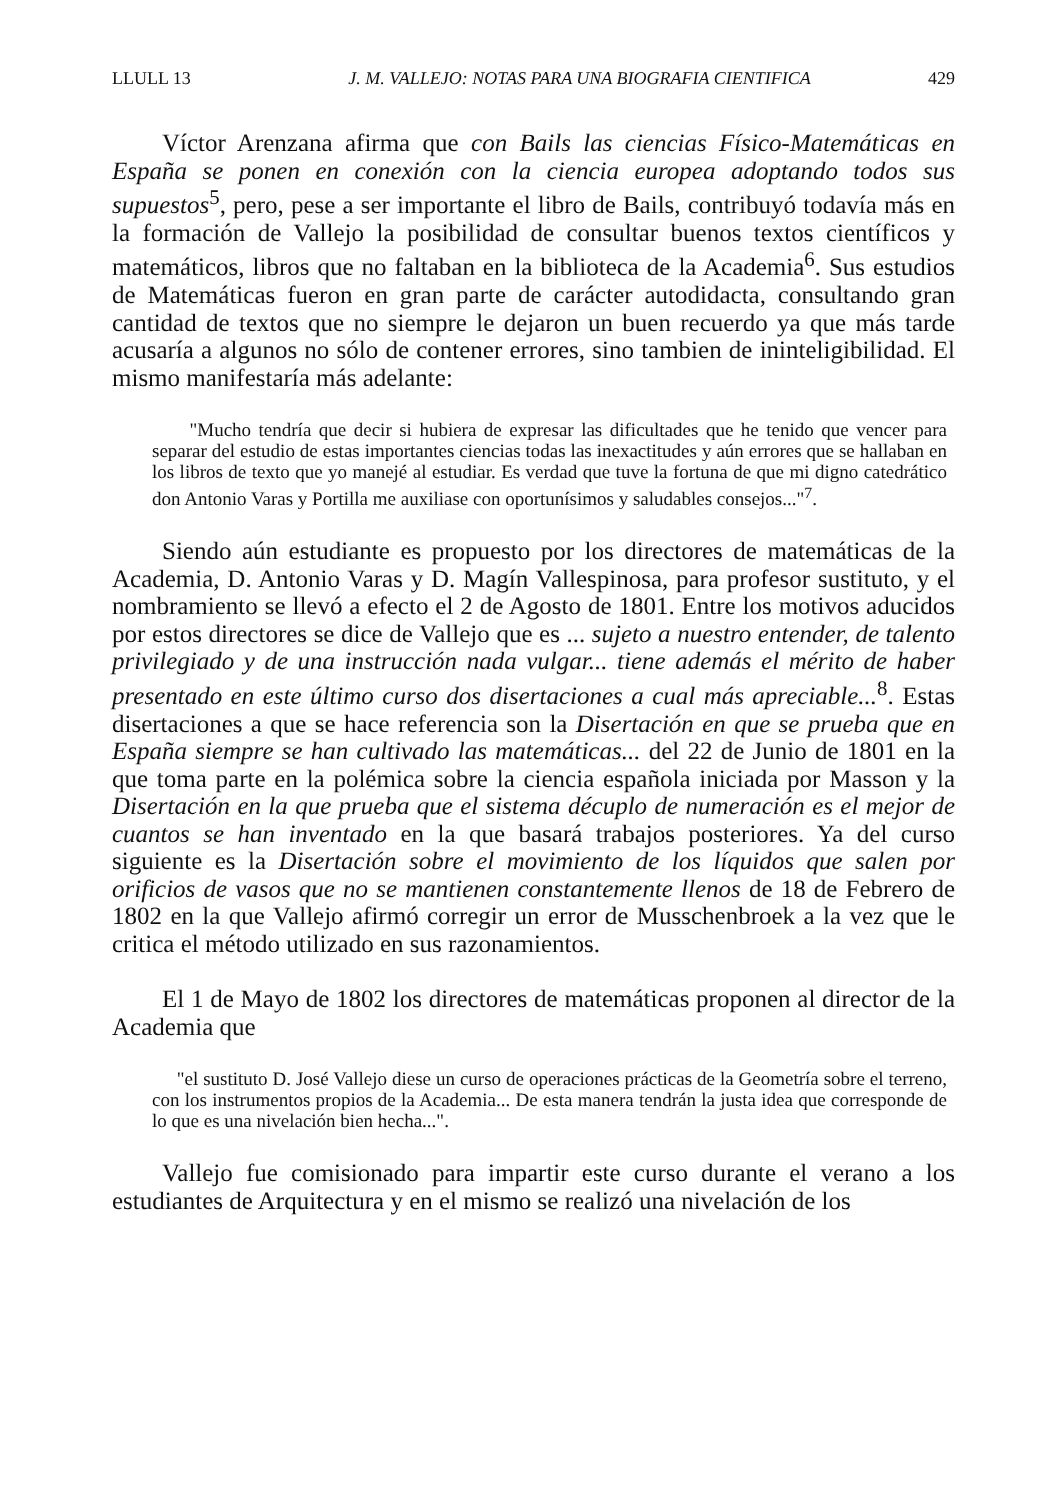LLULL 13 J. M. VALLEJO: NOTAS PARA UNA BIOGRAFIA CIENTIFICA 429
Víctor Arenzana afirma que con Bails las ciencias Físico-Matemáticas en España se ponen en conexión con la ciencia europea adoptando todos sus supuestos<sup>5</sup>, pero, pese a ser importante el libro de Bails, contribuyó todavía más en la formación de Vallejo la posibilidad de consultar buenos textos científicos y matemáticos, libros que no faltaban en la biblioteca de la Academia<sup>6</sup>. Sus estudios de Matemáticas fueron en gran parte de carácter autodidacta, consultando gran cantidad de textos que no siempre le dejaron un buen recuerdo ya que más tarde acusaría a algunos no sólo de contener errores, sino tambien de ininteligibilidad. El mismo manifestaría más adelante:
"Mucho tendría que decir si hubiera de expresar las dificultades que he tenido que vencer para separar del estudio de estas importantes ciencias todas las inexactitudes y aún errores que se hallaban en los libros de texto que yo manejé al estudiar. Es verdad que tuve la fortuna de que mi digno catedrático don Antonio Varas y Portilla me auxiliase con oportunísimos y saludables consejos..."<sup>7</sup>.
Siendo aún estudiante es propuesto por los directores de matemáticas de la Academia, D. Antonio Varas y D. Magín Vallespinosa, para profesor sustituto, y el nombramiento se llevó a efecto el 2 de Agosto de 1801. Entre los motivos aducidos por estos directores se dice de Vallejo que es ... sujeto a nuestro entender, de talento privilegiado y de una instrucción nada vulgar... tiene además el mérito de haber presentado en este último curso dos disertaciones a cual más apreciable...<sup>8</sup>. Estas disertaciones a que se hace referencia son la Disertación en que se prueba que en España siempre se han cultivado las matemáticas... del 22 de Junio de 1801 en la que toma parte en la polémica sobre la ciencia española iniciada por Masson y la Disertación en la que prueba que el sistema décuplo de numeración es el mejor de cuantos se han inventado en la que basará trabajos posteriores. Ya del curso siguiente es la Disertación sobre el movimiento de los líquidos que salen por orificios de vasos que no se mantienen constantemente llenos de 18 de Febrero de 1802 en la que Vallejo afirmó corregir un error de Musschenbroek a la vez que le critica el método utilizado en sus razonamientos.
El 1 de Mayo de 1802 los directores de matemáticas proponen al director de la Academia que
"el sustituto D. José Vallejo diese un curso de operaciones prácticas de la Geometría sobre el terreno, con los instrumentos propios de la Academia... De esta manera tendrán la justa idea que corresponde de lo que es una nivelación bien hecha...".
Vallejo fue comisionado para impartir este curso durante el verano a los estudiantes de Arquitectura y en el mismo se realizó una nivelación de los